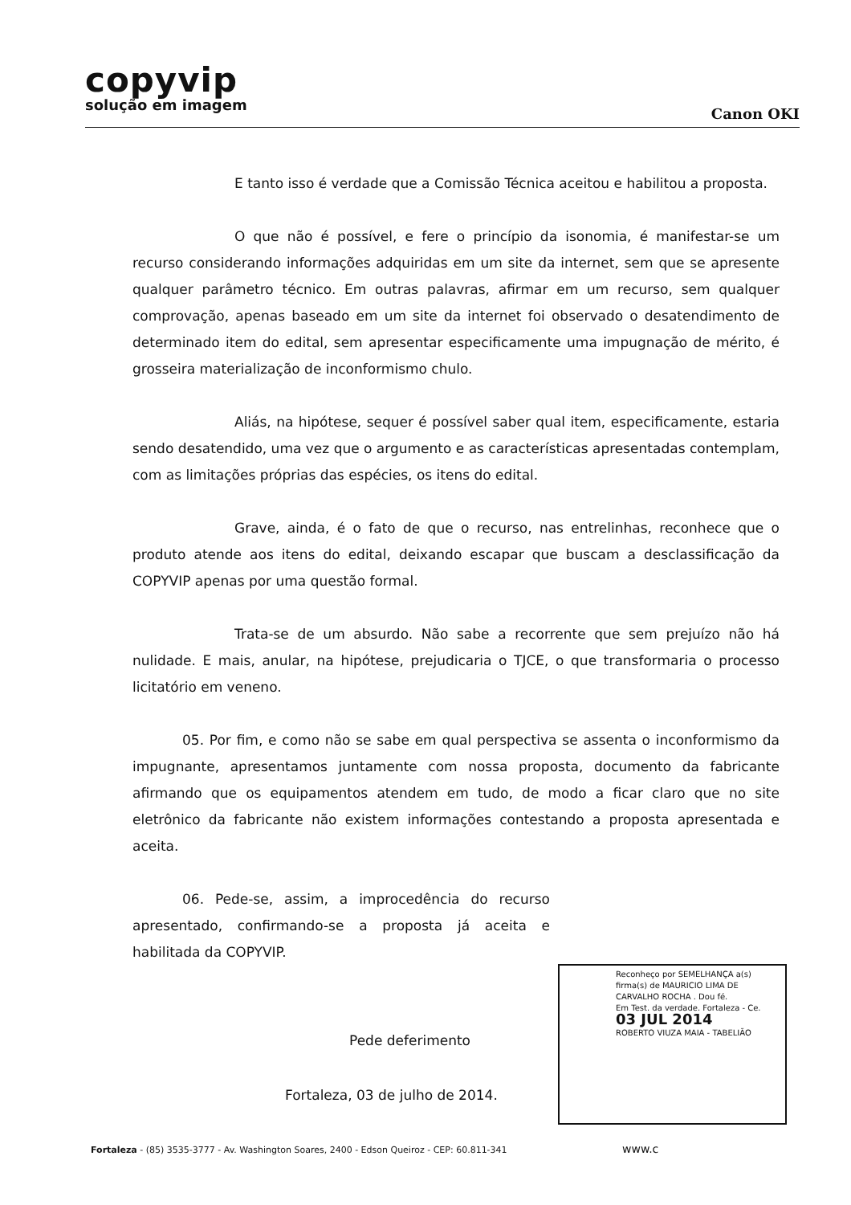copyvip
solução em imagem
Canon OKI
E tanto isso é verdade que a Comissão Técnica aceitou e habilitou a proposta.
O que não é possível, e fere o princípio da isonomia, é manifestar-se um recurso considerando informações adquiridas em um site da internet, sem que se apresente qualquer parâmetro técnico. Em outras palavras, afirmar em um recurso, sem qualquer comprovação, apenas baseado em um site da internet foi observado o desatendimento de determinado item do edital, sem apresentar especificamente uma impugnação de mérito, é grosseira materialização de inconformismo chulo.
Aliás, na hipótese, sequer é possível saber qual item, especificamente, estaria sendo desatendido, uma vez que o argumento e as características apresentadas contemplam, com as limitações próprias das espécies, os itens do edital.
Grave, ainda, é o fato de que o recurso, nas entrelinhas, reconhece que o produto atende aos itens do edital, deixando escapar que buscam a desclassificação da COPYVIP apenas por uma questão formal.
Trata-se de um absurdo. Não sabe a recorrente que sem prejuízo não há nulidade. E mais, anular, na hipótese, prejudicaria o TJCE, o que transformaria o processo licitatório em veneno.
05. Por fim, e como não se sabe em qual perspectiva se assenta o inconformismo da impugnante, apresentamos juntamente com nossa proposta, documento da fabricante afirmando que os equipamentos atendem em tudo, de modo a ficar claro que no site eletrônico da fabricante não existem informações contestando a proposta apresentada e aceita.
06. Pede-se, assim, a improcedência do recurso apresentado, confirmando-se a proposta já aceita e habilitada da COPYVIP.
Pede deferimento
Fortaleza, 03 de julho de 2014.
Reconheço por SEMELHANÇA a(s) firma(s) de MAURICIO LIMA DE CARVALHO ROCHA . Dou fé.
Em Test. da verdade. Fortaleza - Ce.
03 JUL 2014
ROBERTO VIUZA MAIA - TABELIÃO
Fortaleza - (85) 3535-3777 - Av. Washington Soares, 2400 - Edson Queiroz - CEP: 60.811-341 www.c